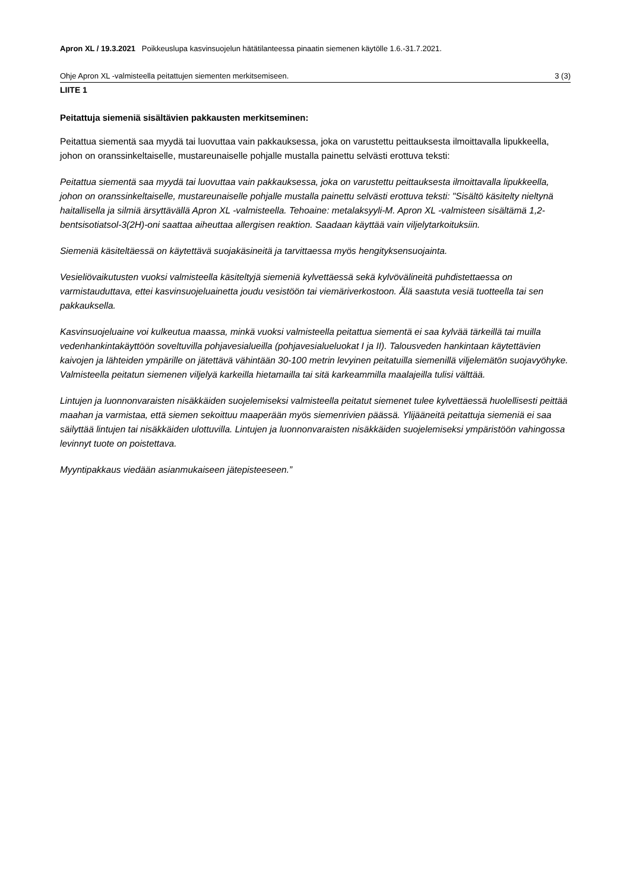Apron XL / 19.3.2021 Poikkeuslupa kasvinsuojelun hätätilanteessa pinaatin siemenen käytölle 1.6.-31.7.2021.
Ohje Apron XL -valmisteella peitattujen siementen merkitsemiseen. 3 (3)
LIITE 1
Peitattuja siemeniä sisältävien pakkausten merkitseminen:
Peitattua siementä saa myydä tai luovuttaa vain pakkauksessa, joka on varustettu peittauksesta ilmoittavalla lipukkeella, johon on oranssinkeltaiselle, mustareunaiselle pohjalle mustalla painettu selvästi erottuva teksti:
Peitattua siementä saa myydä tai luovuttaa vain pakkauksessa, joka on varustettu peittauksesta ilmoittavalla lipukkeella, johon on oranssinkeltaiselle, mustareunaiselle pohjalle mustalla painettu selvästi erottuva teksti: "Sisältö käsitelty nieltynä haitallisella ja silmiä ärsyttävällä Apron XL -valmisteella. Tehoaine: metalaksyyli-M. Apron XL -valmisteen sisältämä 1,2-bentsisotiatsol-3(2H)-oni saattaa aiheuttaa allergisen reaktion. Saadaan käyttää vain viljelytarkoituksiin.
Siemeniä käsiteltäessä on käytettävä suojakäsineitä ja tarvittaessa myös hengityksensuojainta.
Vesieliövaikutusten vuoksi valmisteella käsiteltyjä siemeniä kylvettäessä sekä kylvövälineitä puhdistettaessa on varmistauduttava, ettei kasvinsuojeluainetta joudu vesistöön tai viemäriverkostoon. Älä saastuta vesiä tuotteella tai sen pakkauksella.
Kasvinsuojeluaine voi kulkeutua maassa, minkä vuoksi valmisteella peitattua siementä ei saa kylvää tärkeillä tai muilla vedenhankintakäyttöön soveltuvilla pohjavesialueilla (pohjavesialueluokat I ja II). Talousveden hankintaan käytettävien kaivojen ja lähteiden ympärille on jätettävä vähintään 30-100 metrin levyinen peitatuilla siemenillä viljelemätön suojavyöhyke. Valmisteella peitatun siemenen viljelyä karkeilla hietamailla tai sitä karkeammilla maalajeilla tulisi välttää.
Lintujen ja luonnonvaraisten nisäkkäiden suojelemiseksi valmisteella peitatut siemenet tulee kylvettäessä huolellisesti peittää maahan ja varmistaa, että siemen sekoittuu maaperään myös siemenrivien päässä. Ylijääneitä peitattuja siemeniä ei saa säilyttää lintujen tai nisäkkäiden ulottuvilla. Lintujen ja luonnonvaraisten nisäkkäiden suojelemiseksi ympäristöön vahingossa levinnyt tuote on poistettava.
Myyntipakkaus viedään asianmukaiseen jätepisteeseen.”